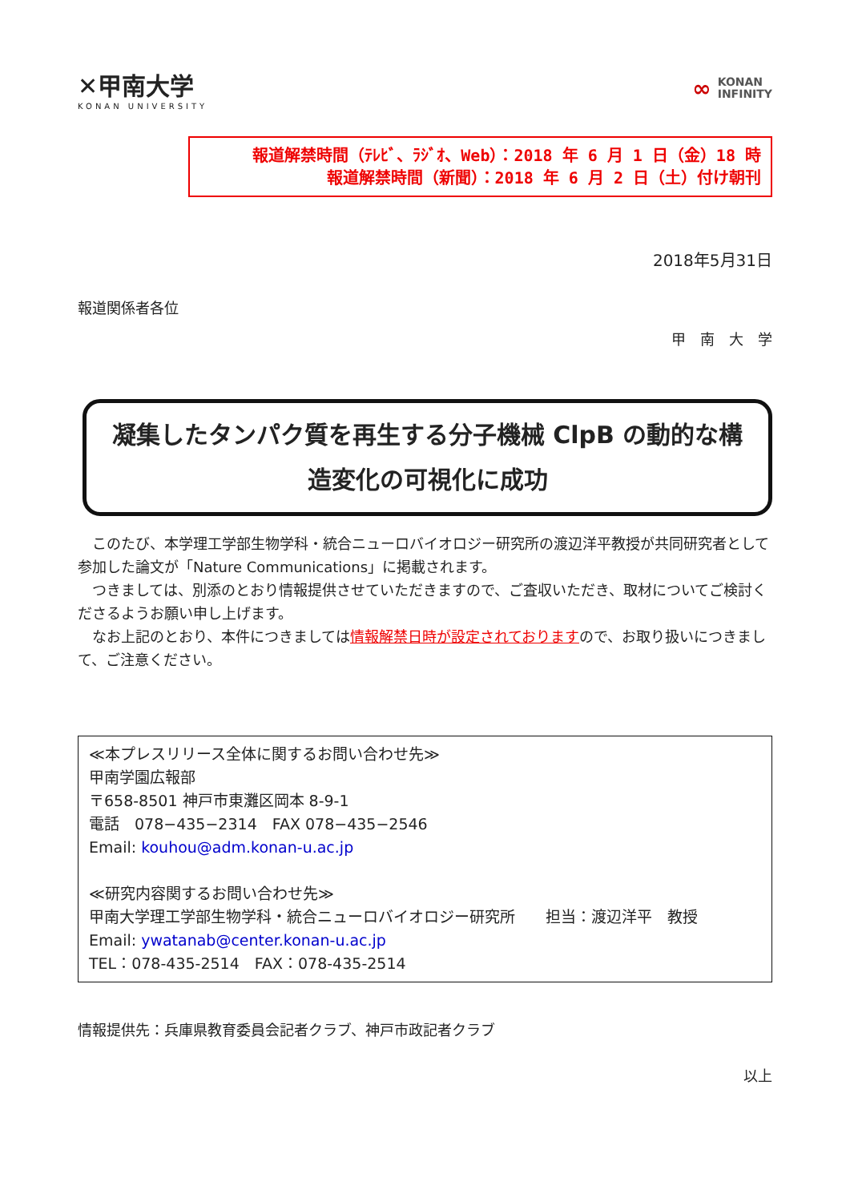✕甲南大学
KONAN UNIVERSITY
∞ KONAN
INFINITY
報道解禁時間（ﾃﾚﾋﾞ、ﾗｼﾞｵ、Web）：2018 年 6 月 1 日（金）18 時
報道解禁時間（新聞）：2018 年 6 月 2 日（土）付け朝刊
2018年5月31日
報道関係者各位
甲　南　大　学
凝集したタンパク質を再生する分子機械 ClpB の動的な構
造変化の可視化に成功
　このたび、本学理工学部生物学科・統合ニューロバイオロジー研究所の渡辺洋平教授が共同研究者として参加した論文が「Nature Communications」に掲載されます。
　つきましては、別添のとおり情報提供させていただきますので、ご査収いただき、取材についてご検討くださるようお願い申し上げます。
　なお上記のとおり、本件につきましては情報解禁日時が設定されておりますので、お取り扱いにつきまして、ご注意ください。
≪本プレスリリース全体に関するお問い合わせ先≫
甲南学園広報部
〒658-8501 神戸市東灘区岡本 8-9-1
電話　078−435−2314　FAX 078−435−2546
Email: kouhou@adm.konan-u.ac.jp
≪研究内容関するお問い合わせ先≫
甲南大学理工学部生物学科・統合ニューロバイオロジー研究所　　担当：渡辺洋平　教授
Email: ywatanab@center.konan-u.ac.jp
TEL：078-435-2514　FAX：078-435-2514
情報提供先：兵庫県教育委員会記者クラブ、神戸市政記者クラブ
以上